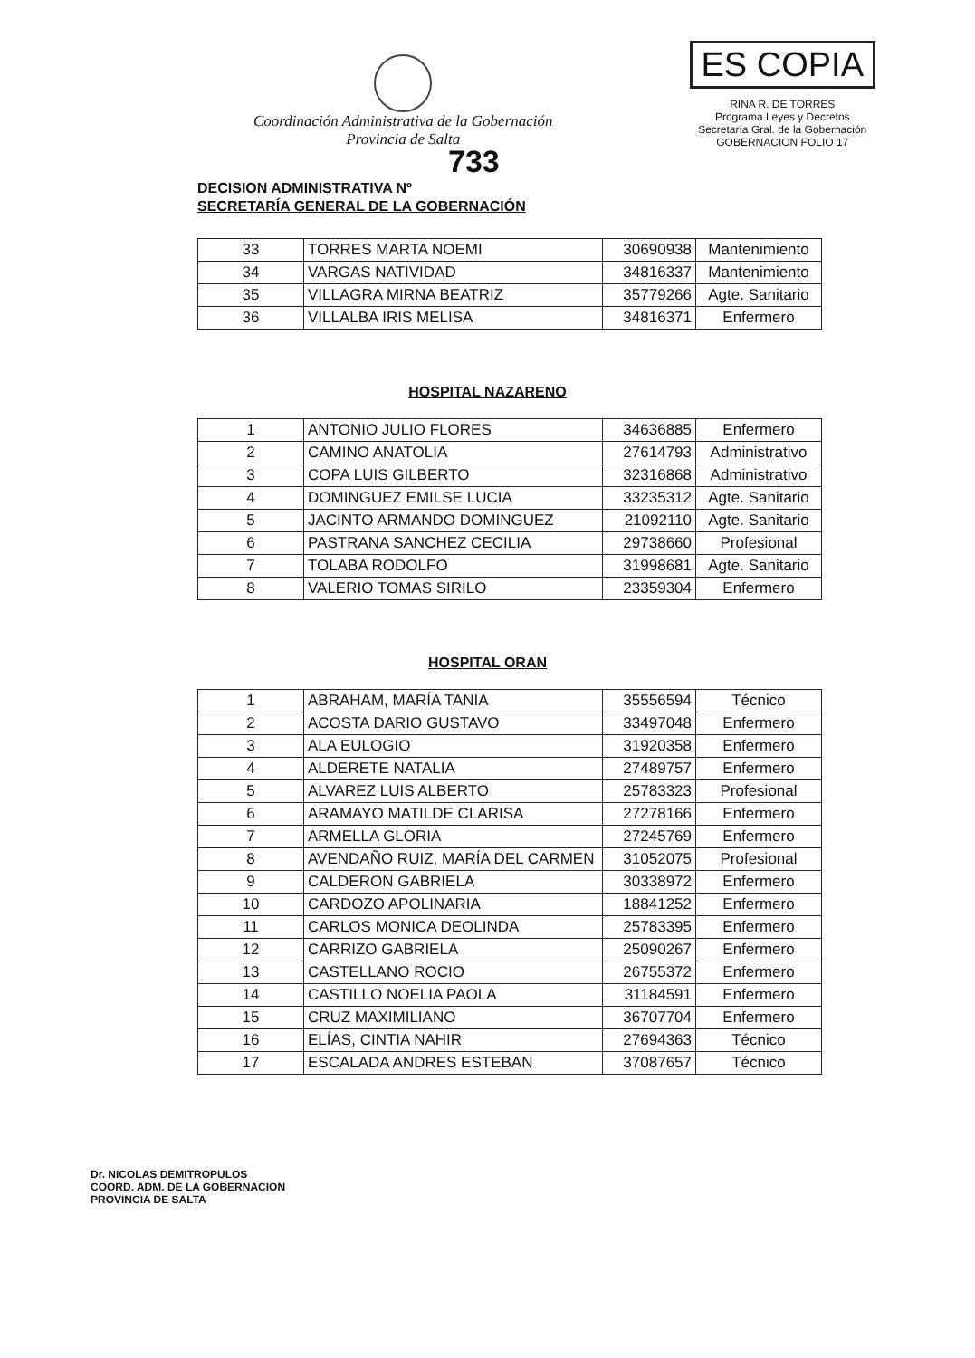Coordinación Administrativa de la Gobernación
Provincia de Salta
ES COPIA
RINA R. DE TORRES
Programa Leyes y Decretos
Secretaría Gral. de la Gobernación
GOBERNACION FOLIO 17
733
DECISION ADMINISTRATIVA Nº
SECRETARÍA GENERAL DE LA GOBERNACIÓN
| 33 | TORRES MARTA NOEMI | 30690938 | Mantenimiento |
| 34 | VARGAS NATIVIDAD | 34816337 | Mantenimiento |
| 35 | VILLAGRA MIRNA BEATRIZ | 35779266 | Agte. Sanitario |
| 36 | VILLALBA IRIS MELISA | 34816371 | Enfermero |
HOSPITAL NAZARENO
| 1 | ANTONIO JULIO FLORES | 34636885 | Enfermero |
| 2 | CAMINO ANATOLIA | 27614793 | Administrativo |
| 3 | COPA LUIS GILBERTO | 32316868 | Administrativo |
| 4 | DOMINGUEZ EMILSE LUCIA | 33235312 | Agte. Sanitario |
| 5 | JACINTO ARMANDO DOMINGUEZ | 21092110 | Agte. Sanitario |
| 6 | PASTRANA SANCHEZ CECILIA | 29738660 | Profesional |
| 7 | TOLABA RODOLFO | 31998681 | Agte. Sanitario |
| 8 | VALERIO TOMAS SIRILO | 23359304 | Enfermero |
HOSPITAL ORAN
| 1 | ABRAHAM, MARÍA TANIA | 35556594 | Técnico |
| 2 | ACOSTA DARIO GUSTAVO | 33497048 | Enfermero |
| 3 | ALA EULOGIO | 31920358 | Enfermero |
| 4 | ALDERETE NATALIA | 27489757 | Enfermero |
| 5 | ALVAREZ LUIS ALBERTO | 25783323 | Profesional |
| 6 | ARAMAYO MATILDE CLARISA | 27278166 | Enfermero |
| 7 | ARMELLA GLORIA | 27245769 | Enfermero |
| 8 | AVENDAÑO RUIZ, MARÍA DEL CARMEN | 31052075 | Profesional |
| 9 | CALDERON GABRIELA | 30338972 | Enfermero |
| 10 | CARDOZO APOLINARIA | 18841252 | Enfermero |
| 11 | CARLOS MONICA DEOLINDA | 25783395 | Enfermero |
| 12 | CARRIZO GABRIELA | 25090267 | Enfermero |
| 13 | CASTELLANO ROCIO | 26755372 | Enfermero |
| 14 | CASTILLO NOELIA PAOLA | 31184591 | Enfermero |
| 15 | CRUZ MAXIMILIANO | 36707704 | Enfermero |
| 16 | ELÍAS, CINTIA NAHIR | 27694363 | Técnico |
| 17 | ESCALADA ANDRES ESTEBAN | 37087657 | Técnico |
Dr. NICOLAS DEMITROPULOS
COORD. ADM. DE LA GOBERNACION
PROVINCIA DE SALTA